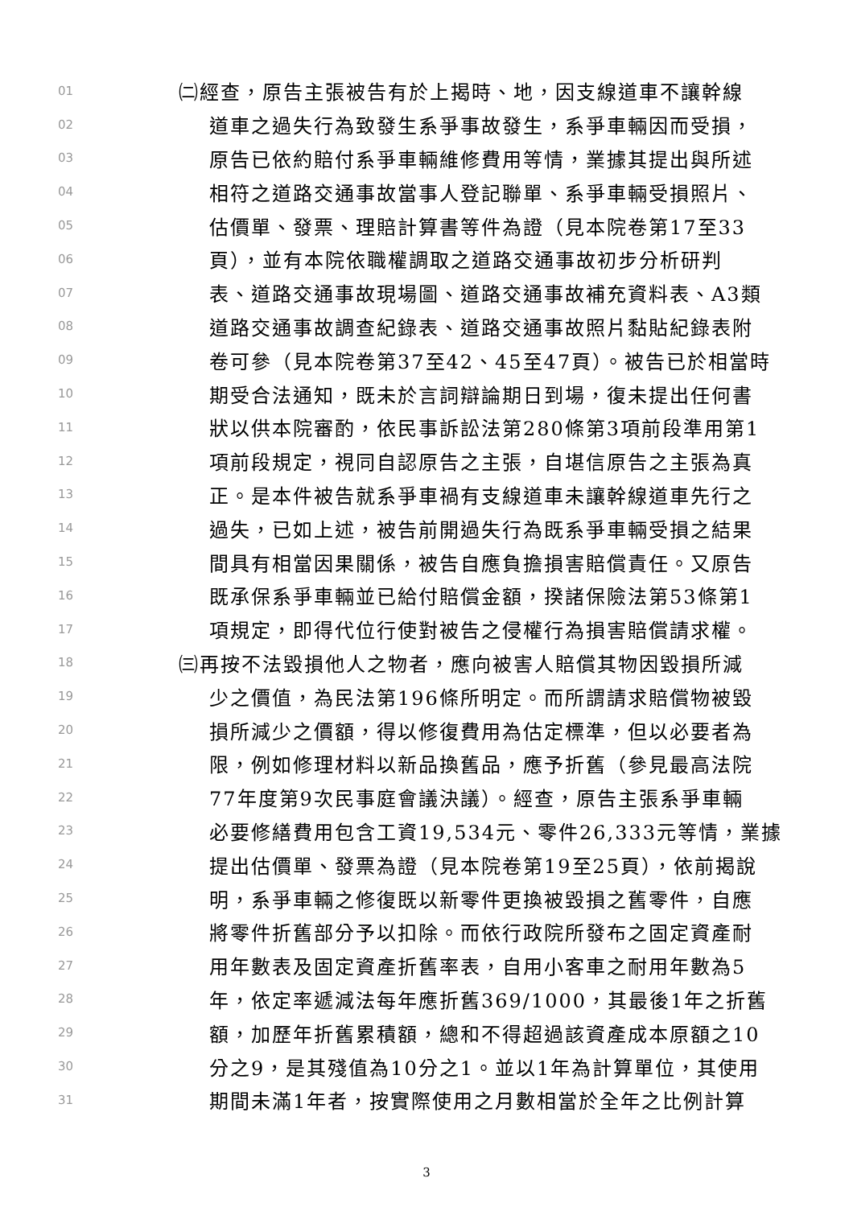01 ㈡經查，原告主張被告有於上揭時、地，因支線道車不讓幹線
02 道車之過失行為致發生系爭事故發生，系爭車輛因而受損，
03 原告已依約賠付系爭車輛維修費用等情，業據其提出與所述
04 相符之道路交通事故當事人登記聯單、系爭車輛受損照片、
05 估價單、發票、理賠計算書等件為證（見本院卷第17至33
06 頁），並有本院依職權調取之道路交通事故初步分析研判
07 表、道路交通事故現場圖、道路交通事故補充資料表、A3類
08 道路交通事故調查紀錄表、道路交通事故照片黏貼紀錄表附
09 卷可參（見本院卷第37至42、45至47頁）。被告已於相當時
10 期受合法通知，既未於言詞辯論期日到場，復未提出任何書
11 狀以供本院審酌，依民事訴訟法第280條第3項前段準用第1
12 項前段規定，視同自認原告之主張，自堪信原告之主張為真
13 正。是本件被告就系爭車禍有支線道車未讓幹線道車先行之
14 過失，已如上述，被告前開過失行為既系爭車輛受損之結果
15 間具有相當因果關係，被告自應負擔損害賠償責任。又原告
16 既承保系爭車輛並已給付賠償金額，揆諸保險法第53條第1
17 項規定，即得代位行使對被告之侵權行為損害賠償請求權。
18 ㈢再按不法毀損他人之物者，應向被害人賠償其物因毀損所減
19 少之價值，為民法第196條所明定。而所謂請求賠償物被毀
20 損所減少之價額，得以修復費用為估定標準，但以必要者為
21 限，例如修理材料以新品換舊品，應予折舊（參見最高法院
22 77年度第9次民事庭會議決議）。經查，原告主張系爭車輛
23 必要修繕費用包含工資19,534元、零件26,333元等情，業據
24 提出估價單、發票為證（見本院卷第19至25頁），依前揭說
25 明，系爭車輛之修復既以新零件更換被毀損之舊零件，自應
26 將零件折舊部分予以扣除。而依行政院所發布之固定資產耐
27 用年數表及固定資產折舊率表，自用小客車之耐用年數為5
28 年，依定率遞減法每年應折舊369/1000，其最後1年之折舊
29 額，加歷年折舊累積額，總和不得超過該資產成本原額之10
30 分之9，是其殘值為10分之1。並以1年為計算單位，其使用
31 期間未滿1年者，按實際使用之月數相當於全年之比例計算
3